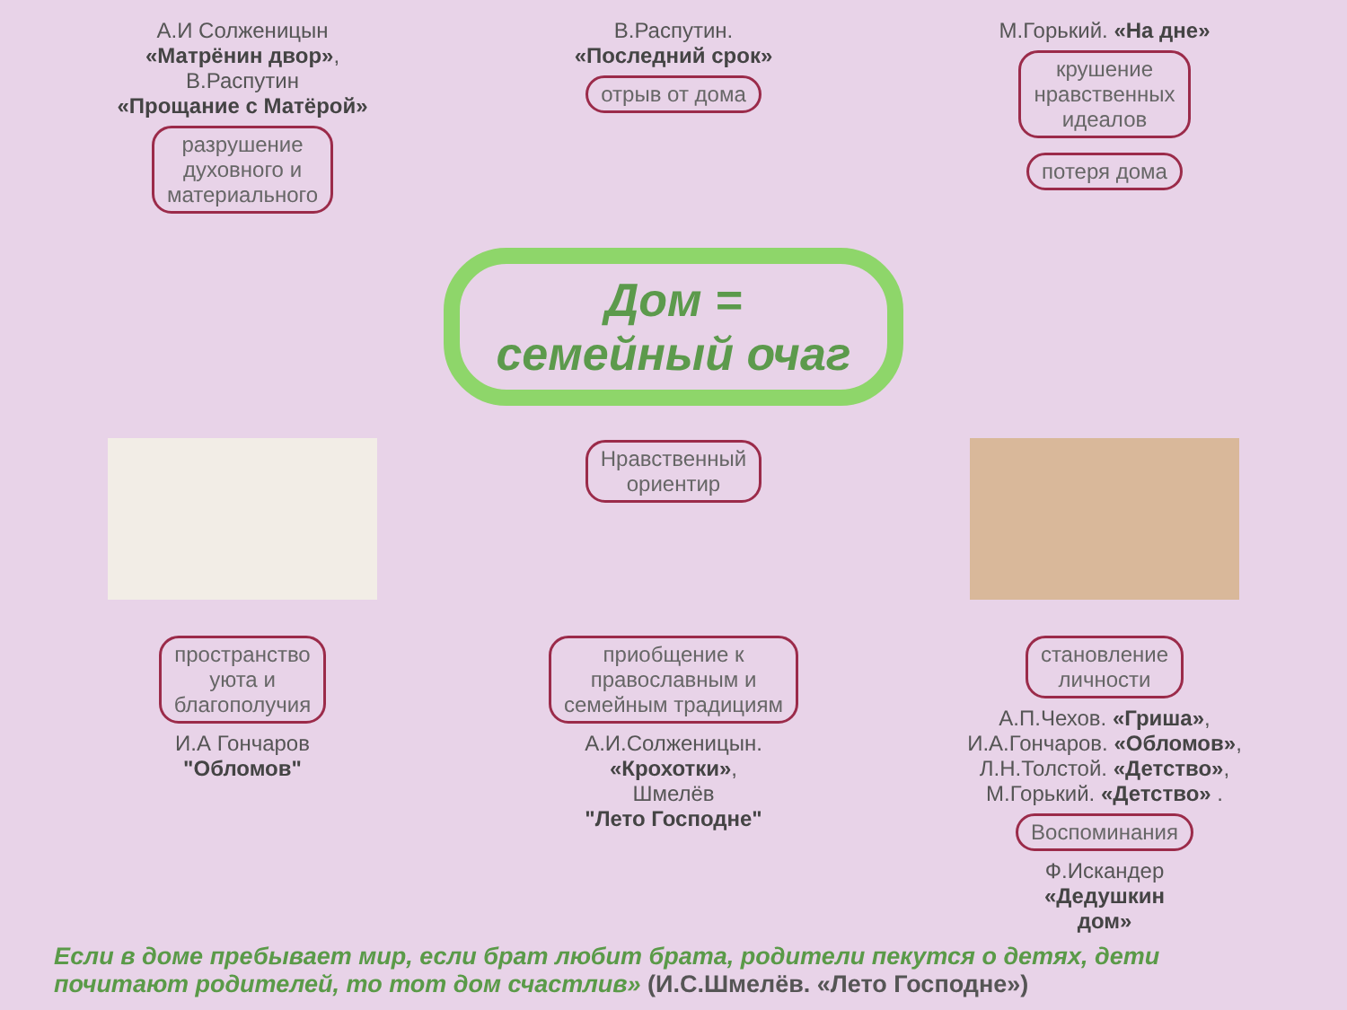А.И Солженицын
«Матрёнин двор»,
В.Распутин
«Прощание с Матёрой»
разрушение
духовного и
материального
В.Распутин.
«Последний срок»
отрыв от дома
М.Горький. «На дне»
крушение
нравственных
идеалов
потеря дома
Дом =
семейный очаг
Нравственный
ориентир
пространство
уюта и
благополучия
И.А Гончаров
"Обломов"
приобщение к
православным и
семейным традициям
А.И.Солженицын.
«Крохотки»,
Шмелёв
"Лето Господне"
становление
личности
А.П.Чехов. «Гриша»,
И.А.Гончаров. «Обломов»,
Л.Н.Толстой. «Детство»,
М.Горький. «Детство» .
Воспоминания
Ф.Искандер
«Дедушкин
дом»
Если в доме пребывает мир, если брат любит брата, родители пекутся о детях, дети почитают родителей, то тот дом счастлив» (И.С.Шмелёв. «Лето Господне»)